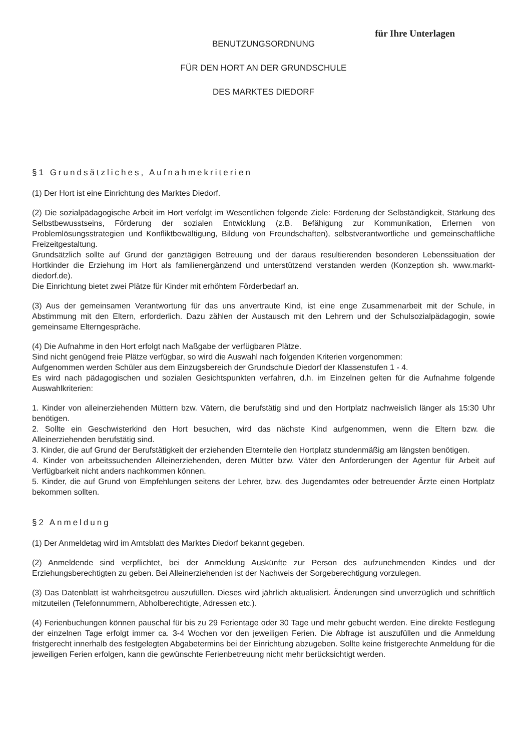für Ihre Unterlagen
BENUTZUNGSORDNUNG
FÜR DEN HORT AN DER GRUNDSCHULE
DES MARKTES DIEDORF
§1 Grundsätzliches, Aufnahmekriterien
(1) Der Hort ist eine Einrichtung des Marktes Diedorf.
(2) Die sozialpädagogische Arbeit im Hort verfolgt im Wesentlichen folgende Ziele: Förderung der Selbständigkeit, Stärkung des Selbstbewusstseins, Förderung der sozialen Entwicklung (z.B. Befähigung zur Kommunikation, Erlernen von Problemlösungsstrategien und Konfliktbewältigung, Bildung von Freundschaften), selbstverantwortliche und gemeinschaftliche Freizeitgestaltung.
Grundsätzlich sollte auf Grund der ganztägigen Betreuung und der daraus resultierenden besonderen Lebenssituation der Hortkinder die Erziehung im Hort als familienergänzend und unterstützend verstanden werden (Konzeption sh. www.markt-diedorf.de).
Die Einrichtung bietet zwei Plätze für Kinder mit erhöhtem Förderbedarf an.
(3) Aus der gemeinsamen Verantwortung für das uns anvertraute Kind, ist eine enge Zusammenarbeit mit der Schule, in Abstimmung mit den Eltern, erforderlich. Dazu zählen der Austausch mit den Lehrern und der Schulsozialpädagogin, sowie gemeinsame Elterngespräche.
(4) Die Aufnahme in den Hort erfolgt nach Maßgabe der verfügbaren Plätze.
Sind nicht genügend freie Plätze verfügbar, so wird die Auswahl nach folgenden Kriterien vorgenommen:
Aufgenommen werden Schüler aus dem Einzugsbereich der Grundschule Diedorf der Klassenstufen 1 - 4.
Es wird nach pädagogischen und sozialen Gesichtspunkten verfahren, d.h. im Einzelnen gelten für die Aufnahme folgende Auswahlkriterien:
1. Kinder von alleinerziehenden Müttern bzw. Vätern, die berufstätig sind und den Hortplatz nachweislich länger als 15:30 Uhr benötigen.
2. Sollte ein Geschwisterkind den Hort besuchen, wird das nächste Kind aufgenommen, wenn die Eltern bzw. die Alleinerziehenden berufstätig sind.
3. Kinder, die auf Grund der Berufstätigkeit der erziehenden Elternteile den Hortplatz stundenmäßig am längsten benötigen.
4. Kinder von arbeitssuchenden Alleinerziehenden, deren Mütter bzw. Väter den Anforderungen der Agentur für Arbeit auf Verfügbarkeit nicht anders nachkommen können.
5. Kinder, die auf Grund von Empfehlungen seitens der Lehrer, bzw. des Jugendamtes oder betreuender Ärzte einen Hortplatz bekommen sollten.
§2 Anmeldung
(1) Der Anmeldetag wird im Amtsblatt des Marktes Diedorf bekannt gegeben.
(2) Anmeldende sind verpflichtet, bei der Anmeldung Auskünfte zur Person des aufzunehmenden Kindes und der Erziehungsberechtigten zu geben. Bei Alleinerziehenden ist der Nachweis der Sorgeberechtigung vorzulegen.
(3) Das Datenblatt ist wahrheitsgetreu auszufüllen. Dieses wird jährlich aktualisiert. Änderungen sind unverzüglich und schriftlich mitzuteilen (Telefonnummern, Abholberechtigte, Adressen etc.).
(4) Ferienbuchungen können pauschal für bis zu 29 Ferientage oder 30 Tage und mehr gebucht werden. Eine direkte Festlegung der einzelnen Tage erfolgt immer ca. 3-4 Wochen vor den jeweiligen Ferien. Die Abfrage ist auszufüllen und die Anmeldung fristgerecht innerhalb des festgelegten Abgabetermins bei der Einrichtung abzugeben. Sollte keine fristgerechte Anmeldung für die jeweiligen Ferien erfolgen, kann die gewünschte Ferienbetreuung nicht mehr berücksichtigt werden.